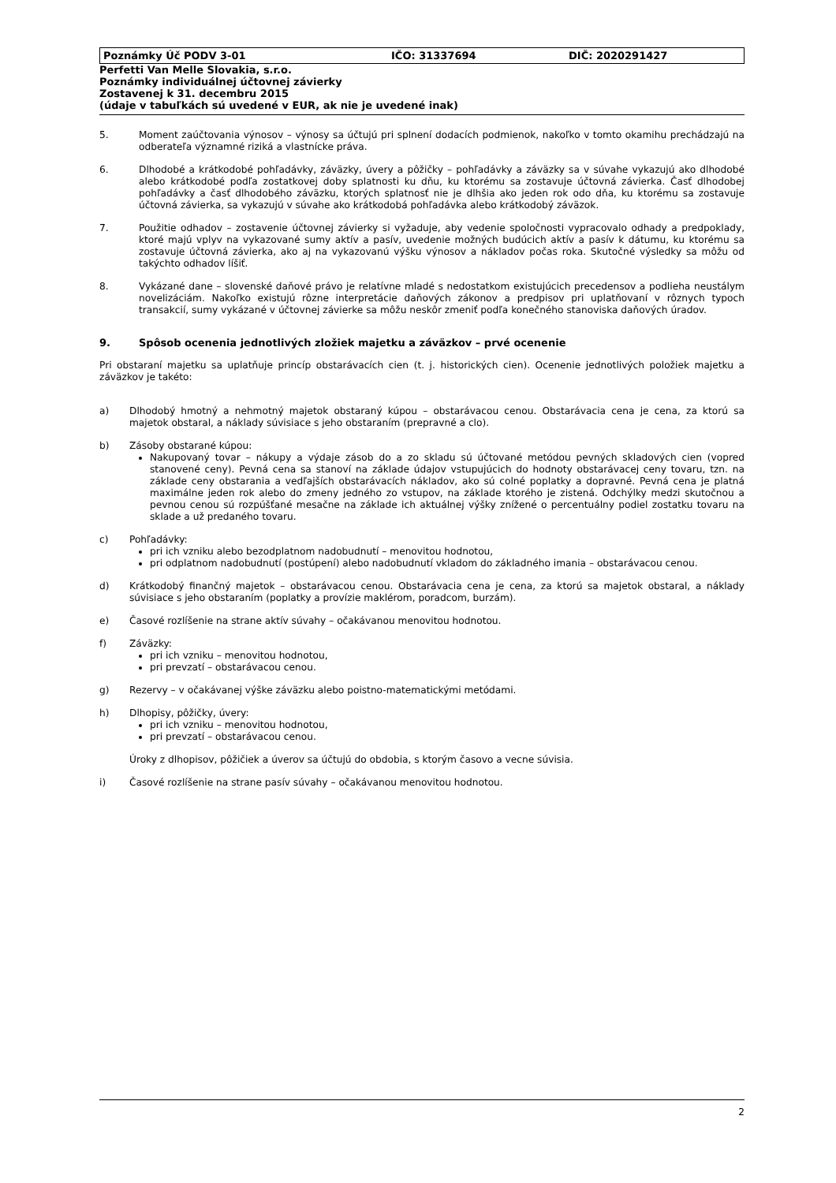Poznámky Úč PODV 3-01 IČO: 31337694 DIČ: 2020291427
Perfetti Van Melle Slovakia, s.r.o.
Poznámky individuálnej účtovnej závierky
Zostavenej k 31. decembru 2015
(údaje v tabuľkách sú uvedené v EUR, ak nie je uvedené inak)
5. Moment zaúčtovania výnosov – výnosy sa účtujú pri splnení dodacích podmienok, nakoľko v tomto okamihu prechádzajú na odberateľa významné riziká a vlastnícke práva.
6. Dlhodobé a krátkodobé pohľadávky, záväzky, úvery a pôžičky – pohľadávky a záväzky sa v súvahe vykazujú ako dlhodobé alebo krátkodobé podľa zostatkovej doby splatnosti ku dňu, ku ktorému sa zostavuje účtovná závierka. Časť dlhodobej pohľadávky a časť dlhodobého záväzku, ktorých splatnosť nie je dlhšia ako jeden rok odo dňa, ku ktorému sa zostavuje účtovná závierka, sa vykazujú v súvahe ako krátkodobá pohľadávka alebo krátkodobý záväzok.
7. Použitie odhadov – zostavenie účtovnej závierky si vyžaduje, aby vedenie spoločnosti vypracovalo odhady a predpoklady, ktoré majú vplyv na vykazované sumy aktív a pasív, uvedenie možných budúcich aktív a pasív k dátumu, ku ktorému sa zostavuje účtovná závierka, ako aj na vykazovanú výšku výnosov a nákladov počas roka. Skutočné výsledky sa môžu od takýchto odhadov líšiť.
8. Vykázané dane – slovenské daňové právo je relatívne mladé s nedostatkom existujúcich precedensov a podlieha neustálym novelizáciám. Nakoľko existujú rôzne interpretácie daňových zákonov a predpisov pri uplatňovaní v rôznych typoch transakcií, sumy vykázané v účtovnej závierke sa môžu neskôr zmeniť podľa konečného stanoviska daňových úradov.
9. Spôsob ocenenia jednotlivých zložiek majetku a záväzkov – prvé ocenenie
Pri obstaraní majetku sa uplatňuje princíp obstarávacích cien (t. j. historických cien). Ocenenie jednotlivých položiek majetku a záväzkov je takéto:
a) Dlhodobý hmotný a nehmotný majetok obstaraný kúpou – obstarávacou cenou. Obstarávacia cena je cena, za ktorú sa majetok obstaral, a náklady súvisiace s jeho obstaraním (prepravné a clo).
b) Zásoby obstarané kúpou:
Nakupovaný tovar – nákupy a výdaje zásob do a zo skladu sú účtované metódou pevných skladových cien (vopred stanovené ceny). Pevná cena sa stanoví na základe údajov vstupujúcich do hodnoty obstarávacej ceny tovaru, tzn. na základe ceny obstarania a vedľajších obstarávacích nákladov, ako sú colné poplatky a dopravné. Pevná cena je platná maximálne jeden rok alebo do zmeny jedného zo vstupov, na základe ktorého je zistená. Odchýlky medzi skutočnou a pevnou cenou sú rozpúšťané mesačne na základe ich aktuálnej výšky znížené o percentuálny podiel zostatku tovaru na sklade a už predaného tovaru.
c) Pohľadávky:
pri ich vzniku alebo bezodplatnom nadobudnutí – menovitou hodnotou,
pri odplatnom nadobudnutí (postúpení) alebo nadobudnutí vkladom do základného imania – obstarávacou cenou.
d) Krátkodobý finančný majetok – obstarávacou cenou. Obstarávacia cena je cena, za ktorú sa majetok obstaral, a náklady súvisiace s jeho obstaraním (poplatky a provízie maklérom, poradcom, burzám).
e) Časové rozlíšenie na strane aktív súvahy – očakávanou menovitou hodnotou.
f) Záväzky:
pri ich vzniku – menovitou hodnotou,
pri prevzatí – obstarávacou cenou.
g) Rezervy – v očakávanej výške záväzku alebo poistno-matematickými metódami.
h) Dlhopisy, pôžičky, úvery:
pri ich vzniku – menovitou hodnotou,
pri prevzatí – obstarávacou cenou.
Úroky z dlhopisov, pôžičiek a úverov sa účtujú do obdobia, s ktorým časovo a vecne súvisia.
i) Časové rozlíšenie na strane pasív súvahy – očakávanou menovitou hodnotou.
2